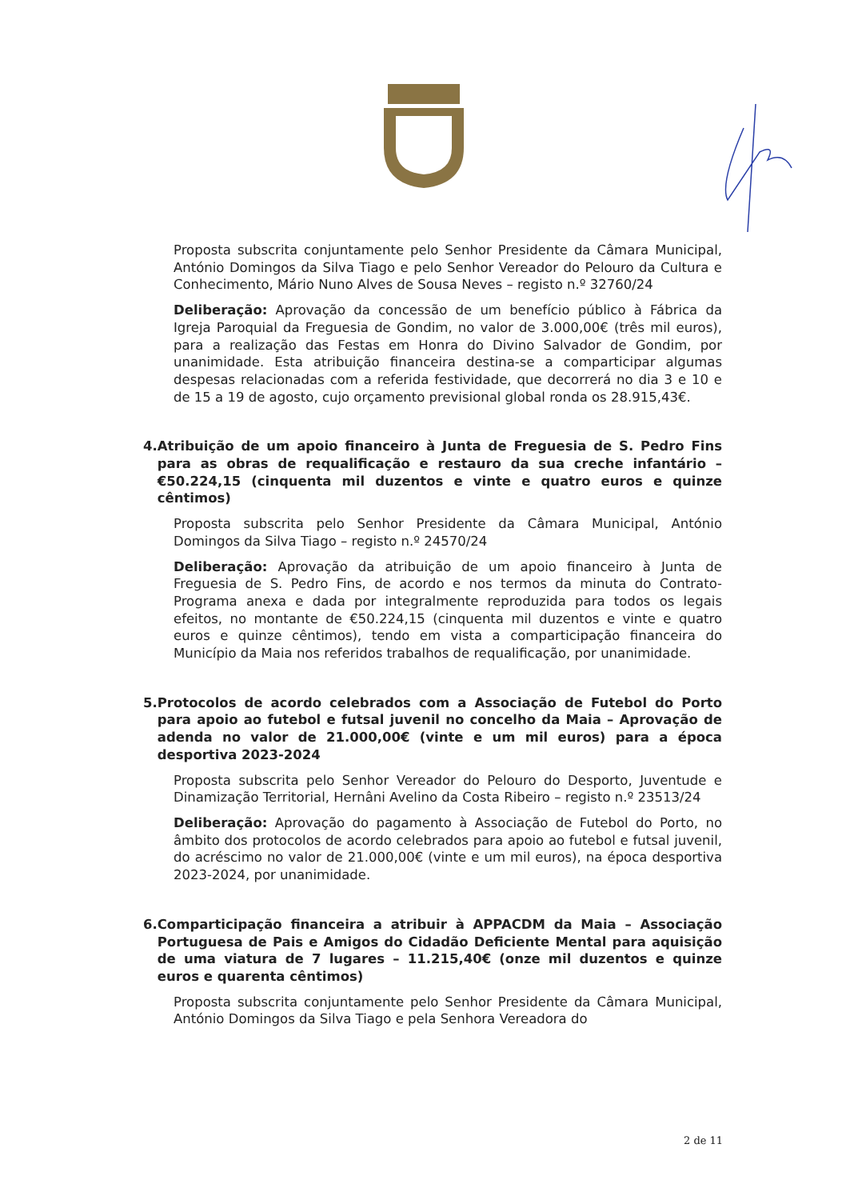Proposta subscrita conjuntamente pelo Senhor Presidente da Câmara Municipal, António Domingos da Silva Tiago e pelo Senhor Vereador do Pelouro da Cultura e Conhecimento, Mário Nuno Alves de Sousa Neves – registo n.º 32760/24
Deliberação: Aprovação da concessão de um benefício público à Fábrica da Igreja Paroquial da Freguesia de Gondim, no valor de 3.000,00€ (três mil euros), para a realização das Festas em Honra do Divino Salvador de Gondim, por unanimidade. Esta atribuição financeira destina-se a comparticipar algumas despesas relacionadas com a referida festividade, que decorrerá no dia 3 e 10 e de 15 a 19 de agosto, cujo orçamento previsional global ronda os 28.915,43€.
4.
Atribuição de um apoio financeiro à Junta de Freguesia de S. Pedro Fins para as obras de requalificação e restauro da sua creche infantário – €50.224,15 (cinquenta mil duzentos e vinte e quatro euros e quinze cêntimos)
Proposta subscrita pelo Senhor Presidente da Câmara Municipal, António Domingos da Silva Tiago – registo n.º 24570/24
Deliberação: Aprovação da atribuição de um apoio financeiro à Junta de Freguesia de S. Pedro Fins, de acordo e nos termos da minuta do Contrato-Programa anexa e dada por integralmente reproduzida para todos os legais efeitos, no montante de €50.224,15 (cinquenta mil duzentos e vinte e quatro euros e quinze cêntimos), tendo em vista a comparticipação financeira do Município da Maia nos referidos trabalhos de requalificação, por unanimidade.
5.
Protocolos de acordo celebrados com a Associação de Futebol do Porto para apoio ao futebol e futsal juvenil no concelho da Maia – Aprovação de adenda no valor de 21.000,00€ (vinte e um mil euros) para a época desportiva 2023-2024
Proposta subscrita pelo Senhor Vereador do Pelouro do Desporto, Juventude e Dinamização Territorial, Hernâni Avelino da Costa Ribeiro – registo n.º 23513/24
Deliberação: Aprovação do pagamento à Associação de Futebol do Porto, no âmbito dos protocolos de acordo celebrados para apoio ao futebol e futsal juvenil, do acréscimo no valor de 21.000,00€ (vinte e um mil euros), na época desportiva 2023-2024, por unanimidade.
6.
Comparticipação financeira a atribuir à APPACDM da Maia – Associação Portuguesa de Pais e Amigos do Cidadão Deficiente Mental para aquisição de uma viatura de 7 lugares – 11.215,40€ (onze mil duzentos e quinze euros e quarenta cêntimos)
Proposta subscrita conjuntamente pelo Senhor Presidente da Câmara Municipal, António Domingos da Silva Tiago e pela Senhora Vereadora do
2 de 11